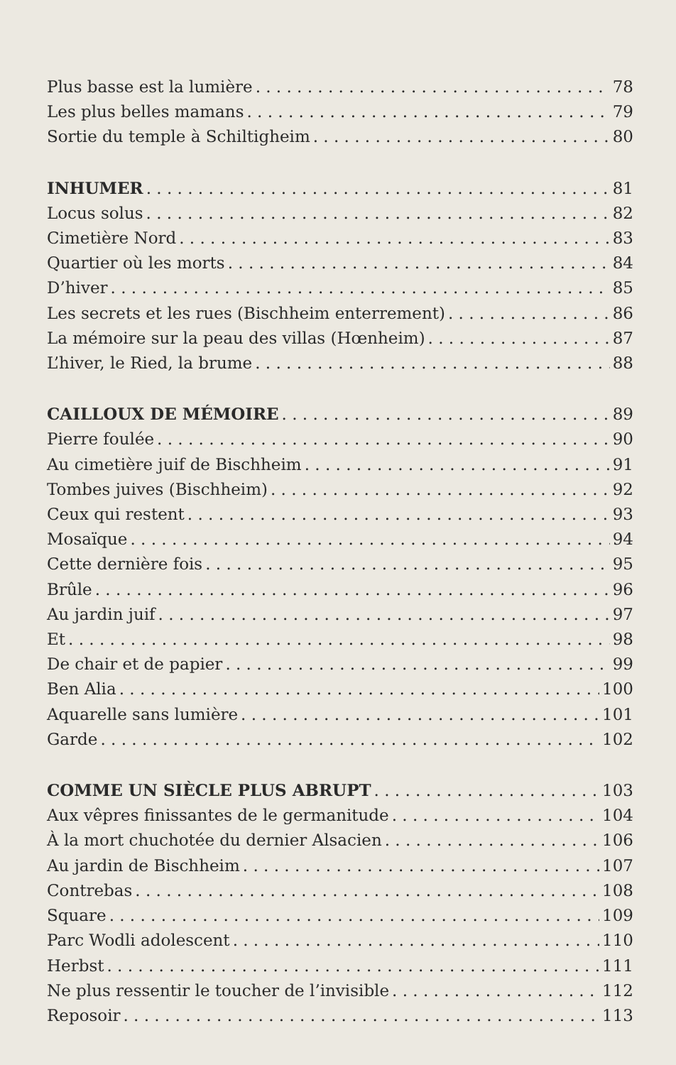Plus basse est la lumière 78
Les plus belles mamans 79
Sortie du temple à Schiltigheim 80
INHUMER 81
Locus solus 82
Cimetière Nord 83
Quartier où les morts 84
D’hiver 85
Les secrets et les rues (Bischheim enterrement) 86
La mémoire sur la peau des villas (Hœnheim) 87
L’hiver, le Ried, la brume 88
CAILLOUX DE MÉMOIRE 89
Pierre foulée 90
Au cimetière juif de Bischheim 91
Tombes juives (Bischheim) 92
Ceux qui restent 93
Mosaïque 94
Cette dernière fois 95
Brûle 96
Au jardin juif 97
Et 98
De chair et de papier 99
Ben Alia 100
Aquarelle sans lumière 101
Garde 102
COMME UN SIÈCLE PLUS ABRUPT 103
Aux vêpres finissantes de le germanitude 104
À la mort chuchotée du dernier Alsacien 106
Au jardin de Bischheim 107
Contrebas 108
Square 109
Parc Wodli adolescent 110
Herbst 111
Ne plus ressentir le toucher de l’invisible 112
Reposoir 113